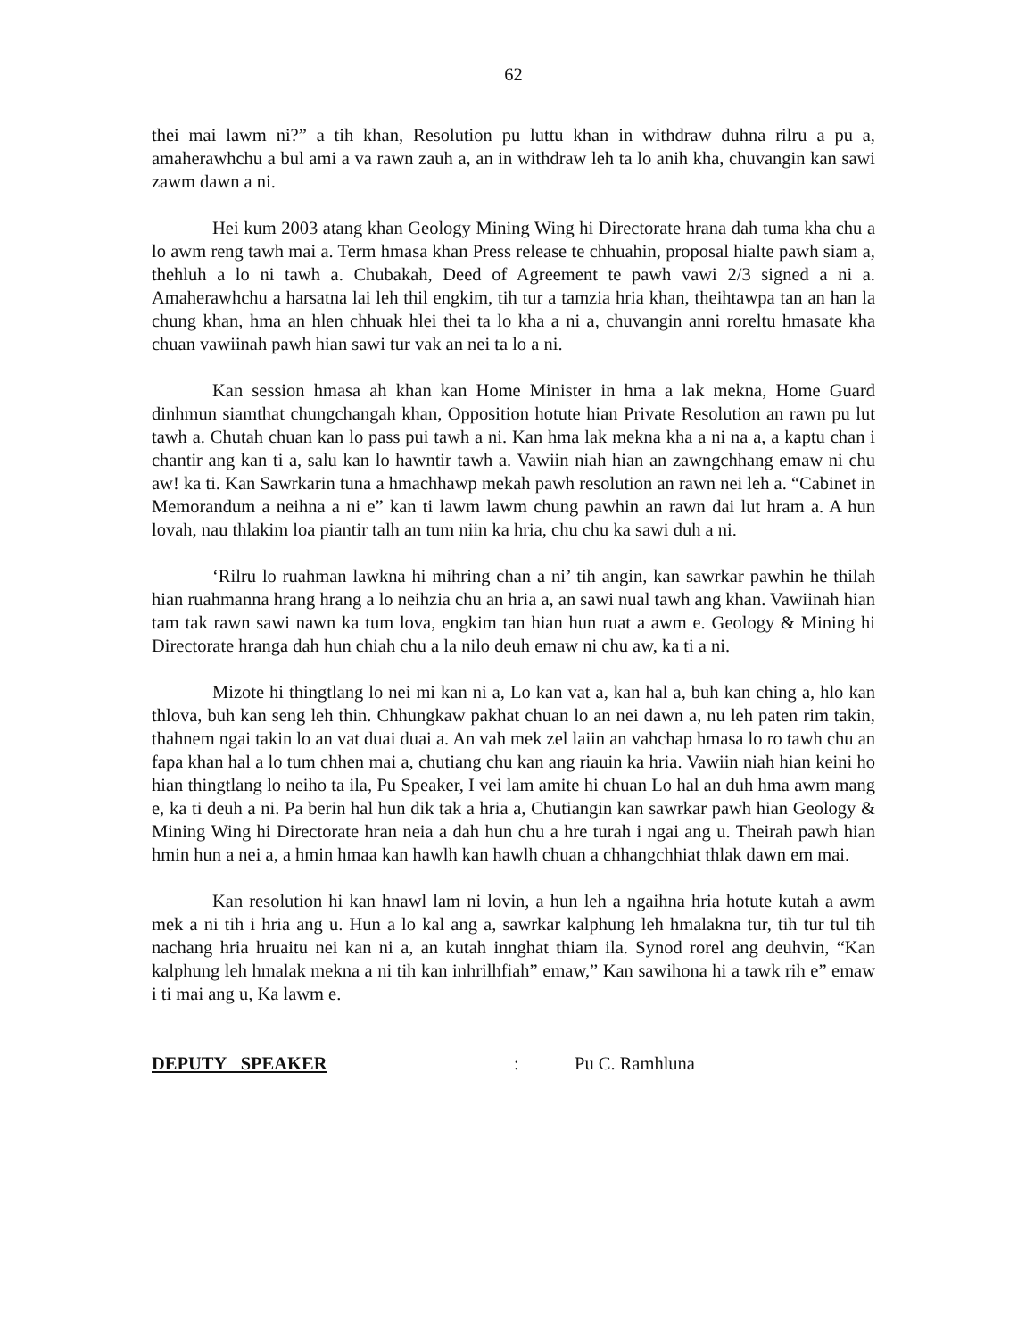62
thei mai lawm ni?” a tih khan, Resolution pu luttu khan in withdraw duhna rilru a pu a, amaherawhchu a bul ami a va rawn zauh a, an in withdraw leh ta lo anih kha, chuvangin kan sawi zawm dawn a ni.
Hei kum 2003 atang khan Geology Mining Wing hi Directorate hrana dah tuma kha chu a lo awm reng tawh mai a. Term hmasa khan Press release te chhuahin, proposal hialte pawh siam a, thehluh a lo ni tawh a. Chubakah, Deed of Agreement te pawh vawi 2/3 signed a ni a. Amaherawhchu a harsatna lai leh thil engkim, tih tur a tamzia hria khan, theihtawpa tan an han la chung khan, hma an hlen chhuak hlei thei ta lo kha a ni a, chuvangin anni roreltu hmasate kha chuan vawiinah pawh hian sawi tur vak an nei ta lo a ni.
Kan session hmasa ah khan kan Home Minister in hma a lak mekna, Home Guard dinhmun siamthat chungchangah khan, Opposition hotute hian Private Resolution an rawn pu lut tawh a. Chutah chuan kan lo pass pui tawh a ni. Kan hma lak mekna kha a ni na a, a kaptu chan i chantir ang kan ti a, salu kan lo hawntir tawh a. Vawiin niah hian an zawngchhang emaw ni chu aw! ka ti. Kan Sawrkarin tuna a hmachhawp mekah pawh resolution an rawn nei leh a. “Cabinet in Memorandum a neihna a ni e” kan ti lawm lawm chung pawhin an rawn dai lut hram a. A hun lovah, nau thlakim loa piantir talh an tum niin ka hria, chu chu ka sawi duh a ni.
‘Rilru lo ruahman lawkna hi mihring chan a ni’ tih angin, kan sawrkar pawhin he thilah hian ruahmanna hrang hrang a lo neihzia chu an hria a, an sawi nual tawh ang khan. Vawiinah hian tam tak rawn sawi nawn ka tum lova, engkim tan hian hun ruat a awm e. Geology & Mining hi Directorate hranga dah hun chiah chu a la nilo deuh emaw ni chu aw, ka ti a ni.
Mizote hi thingtlang lo nei mi kan ni a, Lo kan vat a, kan hal a, buh kan ching a, hlo kan thlova, buh kan seng leh thin. Chhungkaw pakhat chuan lo an nei dawn a, nu leh paten rim takin, thahnem ngai takin lo an vat duai duai a. An vah mek zel laiin an vahchap hmasa lo ro tawh chu an fapa khan hal a lo tum chhen mai a, chutiang chu kan ang riauin ka hria. Vawiin niah hian keini ho hian thingtlang lo neiho ta ila, Pu Speaker, I vei lam amite hi chuan Lo hal an duh hma awm mang e, ka ti deuh a ni. Pa berin hal hun dik tak a hria a, Chutiangin kan sawrkar pawh hian Geology & Mining Wing hi Directorate hran neia a dah hun chu a hre turah i ngai ang u. Theirah pawh hian hmin hun a nei a, a hmin hmaa kan hawlh kan hawlh chuan a chhangchhiat thlak dawn em mai.
Kan resolution hi kan hnawl lam ni lovin, a hun leh a ngaihna hria hotute kutah a awm mek a ni tih i hria ang u. Hun a lo kal ang a, sawrkar kalphung leh hmalakna tur, tih tur tul tih nachang hria hruaitu nei kan ni a, an kutah innghat thiam ila. Synod rorel ang deuhvin, “Kan kalphung leh hmalak mekna a ni tih kan inhrilhfiah” emaw,” Kan sawihona hi a tawk rih e” emaw i ti mai ang u, Ka lawm e.
DEPUTY SPEAKER: Pu C. Ramhluna